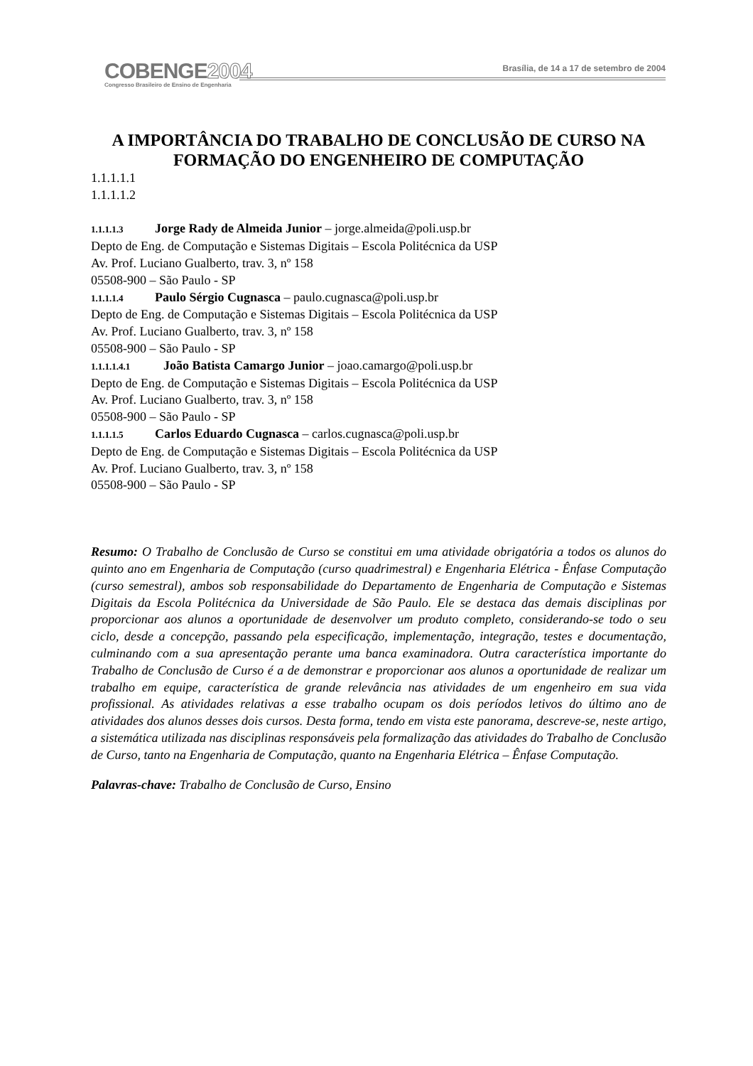COBENGE2004
Congresso Brasileiro de Ensino de Engenharia
Brasília, de 14 a 17 de setembro de 2004
A IMPORTÂNCIA DO TRABALHO DE CONCLUSÃO DE CURSO NA FORMAÇÃO DO ENGENHEIRO DE COMPUTAÇÃO
1.1.1.1.1
1.1.1.1.2
1.1.1.1.3 Jorge Rady de Almeida Junior – jorge.almeida@poli.usp.br
Depto de Eng. de Computação e Sistemas Digitais – Escola Politécnica da USP
Av. Prof. Luciano Gualberto, trav. 3, nº 158
05508-900 – São Paulo - SP
1.1.1.1.4 Paulo Sérgio Cugnasca – paulo.cugnasca@poli.usp.br
Depto de Eng. de Computação e Sistemas Digitais – Escola Politécnica da USP
Av. Prof. Luciano Gualberto, trav. 3, nº 158
05508-900 – São Paulo - SP
1.1.1.1.4.1 João Batista Camargo Junior – joao.camargo@poli.usp.br
Depto de Eng. de Computação e Sistemas Digitais – Escola Politécnica da USP
Av. Prof. Luciano Gualberto, trav. 3, nº 158
05508-900 – São Paulo - SP
1.1.1.1.5 Carlos Eduardo Cugnasca – carlos.cugnasca@poli.usp.br
Depto de Eng. de Computação e Sistemas Digitais – Escola Politécnica da USP
Av. Prof. Luciano Gualberto, trav. 3, nº 158
05508-900 – São Paulo - SP
Resumo: O Trabalho de Conclusão de Curso se constitui em uma atividade obrigatória a todos os alunos do quinto ano em Engenharia de Computação (curso quadrimestral) e Engenharia Elétrica - Ênfase Computação (curso semestral), ambos sob responsabilidade do Departamento de Engenharia de Computação e Sistemas Digitais da Escola Politécnica da Universidade de São Paulo. Ele se destaca das demais disciplinas por proporcionar aos alunos a oportunidade de desenvolver um produto completo, considerando-se todo o seu ciclo, desde a concepção, passando pela especificação, implementação, integração, testes e documentação, culminando com a sua apresentação perante uma banca examinadora. Outra característica importante do Trabalho de Conclusão de Curso é a de demonstrar e proporcionar aos alunos a oportunidade de realizar um trabalho em equipe, característica de grande relevância nas atividades de um engenheiro em sua vida profissional. As atividades relativas a esse trabalho ocupam os dois períodos letivos do último ano de atividades dos alunos desses dois cursos. Desta forma, tendo em vista este panorama, descreve-se, neste artigo, a sistemática utilizada nas disciplinas responsáveis pela formalização das atividades do Trabalho de Conclusão de Curso, tanto na Engenharia de Computação, quanto na Engenharia Elétrica – Ênfase Computação.
Palavras-chave: Trabalho de Conclusão de Curso, Ensino